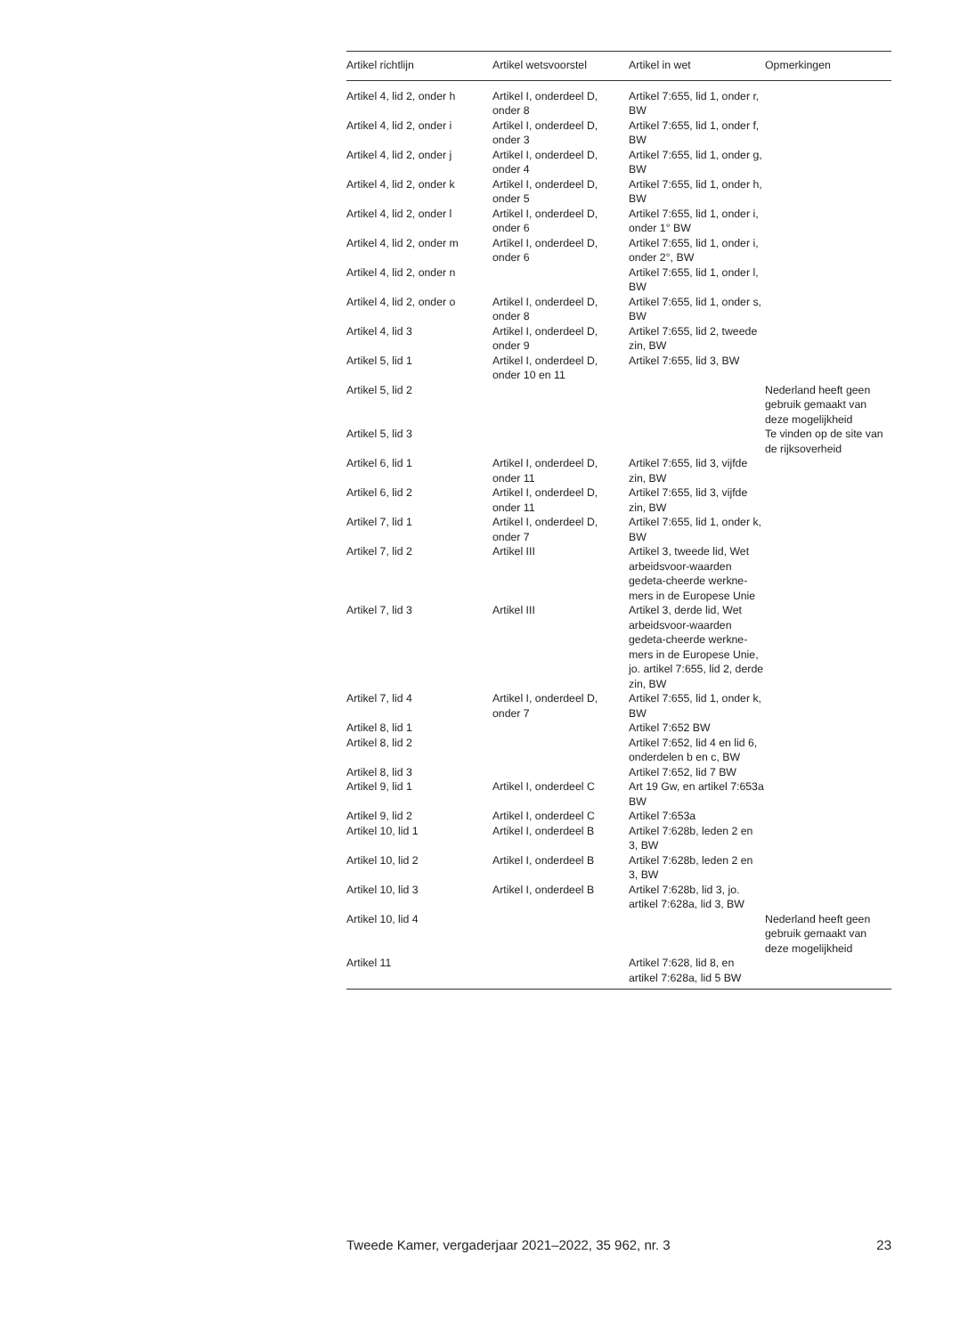| Artikel richtlijn | Artikel wetsvoorstel | Artikel in wet | Opmerkingen |
| --- | --- | --- | --- |
| Artikel 4, lid 2, onder h | Artikel I, onderdeel D, onder 8 | Artikel 7:655, lid 1, onder r, BW | |
| Artikel 4, lid 2, onder i | Artikel I, onderdeel D, onder 3 | Artikel 7:655, lid 1, onder f, BW | |
| Artikel 4, lid 2, onder j | Artikel I, onderdeel D, onder 4 | Artikel 7:655, lid 1, onder g, BW | |
| Artikel 4, lid 2, onder k | Artikel I, onderdeel D, onder 5 | Artikel 7:655, lid 1, onder h, BW | |
| Artikel 4, lid 2, onder l | Artikel I, onderdeel D, onder 6 | Artikel 7:655, lid 1, onder i, onder 1° BW | |
| Artikel 4, lid 2, onder m | Artikel I, onderdeel D, onder 6 | Artikel 7:655, lid 1, onder i, onder 2°, BW | |
| Artikel 4, lid 2, onder n | | Artikel 7:655, lid 1, onder l, BW | |
| Artikel 4, lid 2, onder o | Artikel I, onderdeel D, onder 8 | Artikel 7:655, lid 1, onder s, BW | |
| Artikel 4, lid 3 | Artikel I, onderdeel D, onder 9 | Artikel 7:655, lid 2, tweede zin, BW | |
| Artikel 5, lid 1 | Artikel I, onderdeel D, onder 10 en 11 | Artikel 7:655, lid 3, BW | |
| Artikel 5, lid 2 | | | Nederland heeft geen gebruik gemaakt van deze mogelijkheid |
| Artikel 5, lid 3 | | | Te vinden op de site van de rijksoverheid |
| Artikel 6, lid 1 | Artikel I, onderdeel D, onder 11 | Artikel 7:655, lid 3, vijfde zin, BW | |
| Artikel 6, lid 2 | Artikel I, onderdeel D, onder 11 | Artikel 7:655, lid 3, vijfde zin, BW | |
| Artikel 7, lid 1 | Artikel I, onderdeel D, onder 7 | Artikel 7:655, lid 1, onder k, BW | |
| Artikel 7, lid 2 | Artikel III | Artikel 3, tweede lid, Wet arbeidsvoor-waarden gedeta-cheerde werkne-mers in de Europese Unie | |
| Artikel 7, lid 3 | Artikel III | Artikel 3, derde lid, Wet arbeidsvoor-waarden gedeta-cheerde werkne-mers in de Europese Unie, jo. artikel 7:655, lid 2, derde zin, BW | |
| Artikel 7, lid 4 | Artikel I, onderdeel D, onder 7 | Artikel 7:655, lid 1, onder k, BW | |
| Artikel 8, lid 1 | | Artikel 7:652 BW | |
| Artikel 8, lid 2 | | Artikel 7:652, lid 4 en lid 6, onderdelen b en c, BW | |
| Artikel 8, lid 3 | | Artikel 7:652, lid 7 BW | |
| Artikel 9, lid 1 | Artikel I, onderdeel C | Art 19 Gw, en artikel 7:653a BW | |
| Artikel 9, lid 2 | Artikel I, onderdeel C | Artikel 7:653a | |
| Artikel 10, lid 1 | Artikel I, onderdeel B | Artikel 7:628b, leden 2 en 3, BW | |
| Artikel 10, lid 2 | Artikel I, onderdeel B | Artikel 7:628b, leden 2 en 3, BW | |
| Artikel 10, lid 3 | Artikel I, onderdeel B | Artikel 7:628b, lid 3, jo. artikel 7:628a, lid 3, BW | |
| Artikel 10, lid 4 | | | Nederland heeft geen gebruik gemaakt van deze mogelijkheid |
| Artikel 11 | | Artikel 7:628, lid 8, en artikel 7:628a, lid 5 BW | |
Tweede Kamer, vergaderjaar 2021–2022, 35 962, nr. 3 23